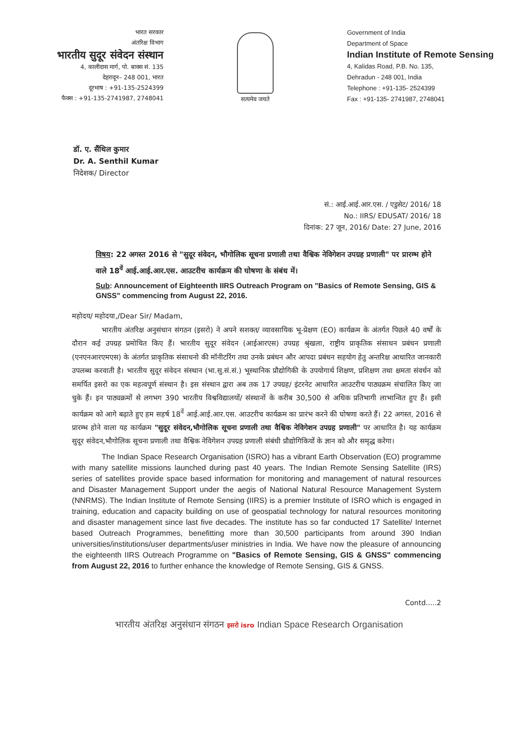भारत सरकार
अंतरिक्ष विभाग
भारतीय सुदूर संवेदन संस्थान
4, कालीदास मार्ग, पो. बाक्स सं. 135
देहरादून– 248 001, भारत
दूरभाष : +91-135-2524399
फैक्स : +91-135-2741987, 2748041
सत्यमेव जयते
Government of India
Department of Space
Indian Institute of Remote Sensing
4, Kalidas Road, P.B. No. 135,
Dehradun - 248 001, India
Telephone : +91-135- 2524399
Fax : +91-135- 2741987, 2748041
डॉ. ए. सैंथिल कुमार
Dr. A. Senthil Kumar
निदेशक/ Director
सं.: आई.आई.आर.एस. / एडुसेट/ 2016/ 18
No.: IIRS/ EDUSAT/ 2016/ 18
दिनांक: 27 जून, 2016/ Date: 27 June, 2016
विषय: 22 अगस्त 2016 से "सुदूर संवेदन, भौगोलिक सूचना प्रणाली तथा वैश्विक नेविगेशन उपग्रह प्रणाली" पर प्रारम्भ होने वाले 18<sup>वें</sup> आई.आई.आर.एस. आउटरीच कार्यक्रम की घोषणा के संबंध में।
Sub: Announcement of Eighteenth IIRS Outreach Program on "Basics of Remote Sensing, GIS & GNSS" commencing from August 22, 2016.
महोदय/ महोदया,/Dear Sir/ Madam,
भारतीय अंतरिक्ष अनुसंधान संगठन (इसरो) ने अपने सशक्त/ व्यावसायिक भू-प्रेक्षण (EO) कार्यक्रम के अंतर्गत पिछले 40 वर्षों के दौरान कई उपग्रह प्रमोचित किए हैं। भारतीय सुदूर संवेदन (आईआरएस) उपग्रह श्रृंखला, राष्ट्रीय प्राकृतिक संसाधन प्रबंधन प्रणाली (एनएनआरएमएस) के अंतर्गत प्राकृतिक संसाधनो की मॉनीटरिंग तथा उनके प्रबंधन और आपदा प्रबंधन सहयोग हेतु अन्तरिक्ष आधारित जानकारी उपलब्ध करवाती है। भारतीय सुदूर संवेदन संस्थान (भा.सु.सं.सं.) भूस्थानिक प्रौद्योगिकी के उपयोगार्थ शिक्षण, प्रशिक्षण तथा क्षमता संवर्धन को समर्पित इसरो का एक महत्वपूर्ण संस्थान है। इस संस्थान द्वारा अब तक 17 उपग्रह/ इंटरनेट आधारित आउटरीच पाठ्यक्रम संचालित किए जा चुके हैं। इन पाठ्यक्रमों से लगभग 390 भारतीय विश्वविद्यालयों/ संस्थानों के करीब 30,500 से अधिक प्रतिभागी लाभान्वित हुए हैं। इसी कार्यक्रम को आगे बढ़ाते हुए हम सहर्ष 18<sup>वें</sup> आई.आई.आर.एस. आउटरीच कार्यक्रम का प्रारंभ करने की घोषणा करते हैं। 22 अगस्त, 2016 से प्रारम्भ होने वाला यह कार्यक्रम "सुदूर संवेदन,भौगोलिक सूचना प्रणाली तथा वैश्विक नेविगेशन उपग्रह प्रणाली" पर आधारित है। यह कार्यक्रम सुदूर संवेदन,भौगोलिक सूचना प्रणाली तथा वैश्विक नेविगेशन उपग्रह प्रणाली संबंधी प्रौद्योगिकियों के ज्ञान को और समृद्ध करेगा।
The Indian Space Research Organisation (ISRO) has a vibrant Earth Observation (EO) programme with many satellite missions launched during past 40 years. The Indian Remote Sensing Satellite (IRS) series of satellites provide space based information for monitoring and management of natural resources and Disaster Management Support under the aegis of National Natural Resource Management System (NNRMS). The Indian Institute of Remote Sensing (IIRS) is a premier Institute of ISRO which is engaged in training, education and capacity building on use of geospatial technology for natural resources monitoring and disaster management since last five decades. The institute has so far conducted 17 Satellite/ Internet based Outreach Programmes, benefitting more than 30,500 participants from around 390 Indian universities/institutions/user departments/user ministries in India. We have now the pleasure of announcing the eighteenth IIRS Outreach Programme on "Basics of Remote Sensing, GIS & GNSS" commencing from August 22, 2016 to further enhance the knowledge of Remote Sensing, GIS & GNSS.
Contd.....2
भारतीय अंतरिक्ष अनुसंधान संगठन इसरो isro Indian Space Research Organisation